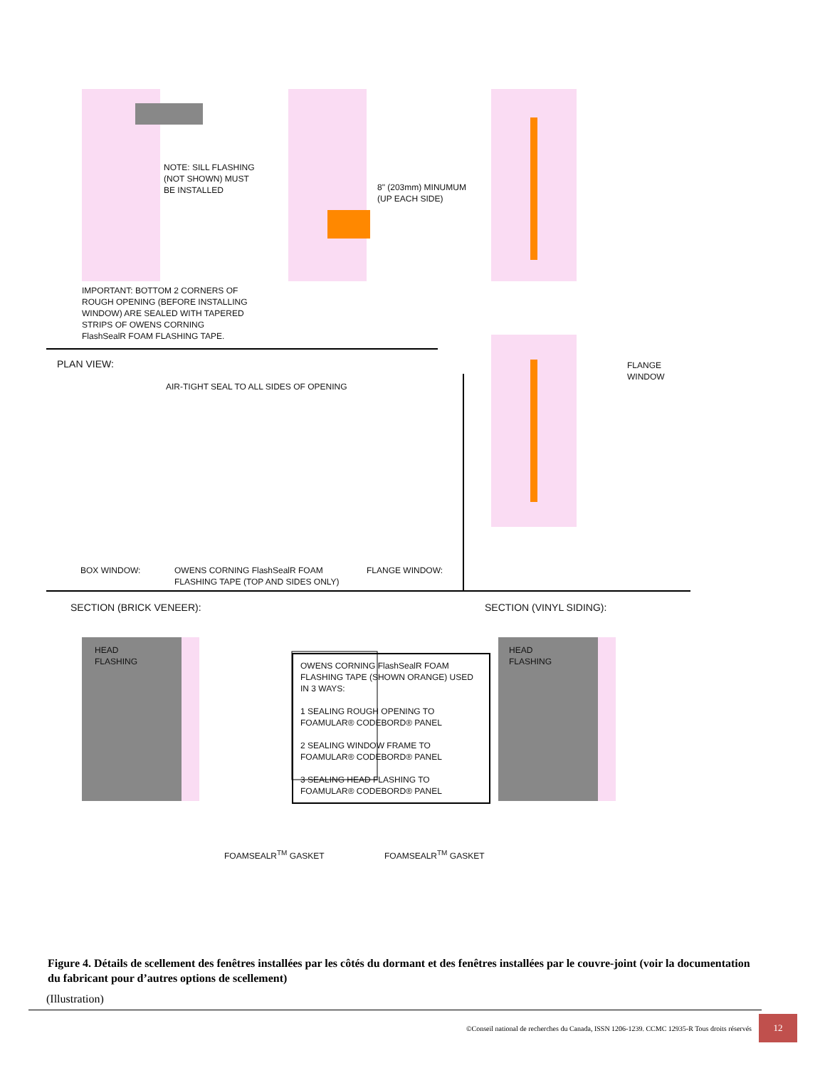NOTE: SILL FLASHING
(NOT SHOWN) MUST
BE INSTALLED
8" (203mm) MINUMUM
(UP EACH SIDE)
IMPORTANT: BOTTOM 2 CORNERS OF
ROUGH OPENING (BEFORE INSTALLING
WINDOW) ARE SEALED WITH TAPERED
STRIPS OF OWENS CORNING
FlashSealR FOAM FLASHING TAPE.
FLANGE
WINDOW
PLAN VIEW:
AIR-TIGHT SEAL TO ALL SIDES OF OPENING
BOX WINDOW:
OWENS CORNING FlashSealR FOAM
FLASHING TAPE (TOP AND SIDES ONLY)
FLANGE WINDOW:
SECTION (BRICK VENEER): SECTION (VINYL SIDING):
HEAD
FLASHING
HEAD
FLASHING
OWENS CORNING FlashSealR FOAM FLASHING TAPE (SHOWN ORANGE) USED IN 3 WAYS:
1 SEALING ROUGH OPENING TO FOAMULAR® CODEBORD® PANEL
2 SEALING WINDOW FRAME TO FOAMULAR® CODEBORD® PANEL
3 SEALING HEAD FLASHING TO FOAMULAR® CODEBORD® PANEL
FOAMSEALR<sup>TM</sup> GASKET FOAMSEALR<sup>TM</sup> GASKET
Figure 4. Détails de scellement des fenêtres installées par les côtés du dormant et des fenêtres installées par le couvre-joint (voir la documentation du fabricant pour d’autres options de scellement)
(Illustration)
©Conseil national de recherches du Canada, ISSN 1206-1239. CCMC 12935-R Tous droits réservés 12